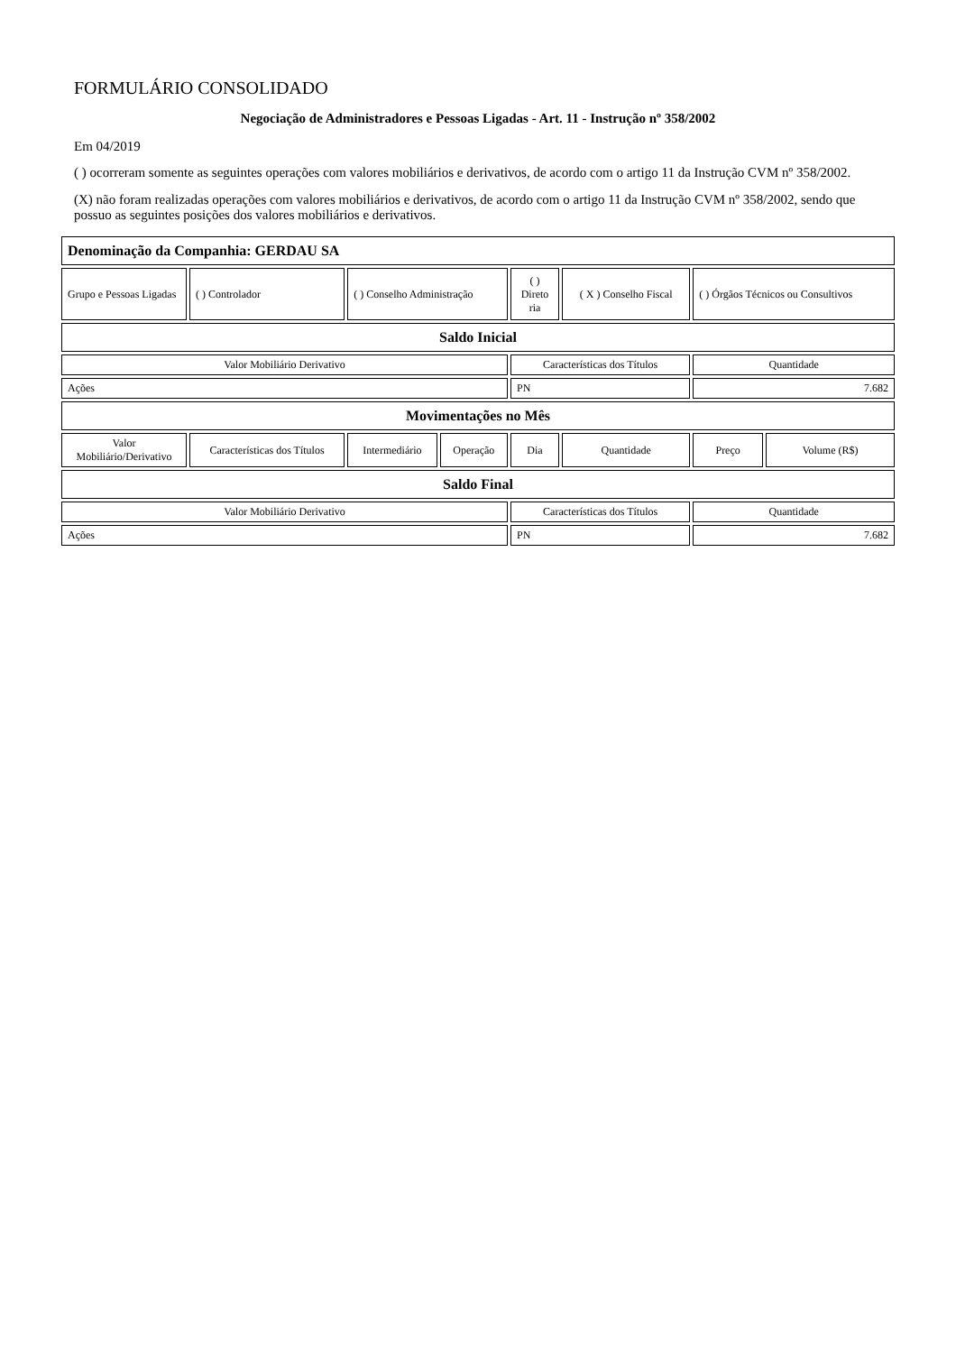FORMULÁRIO CONSOLIDADO
Negociação de Administradores e Pessoas Ligadas - Art. 11 - Instrução nº 358/2002
Em 04/2019
( ) ocorreram somente as seguintes operações com valores mobiliários e derivativos, de acordo com o artigo 11 da Instrução CVM nº 358/2002.
(X) não foram realizadas operações com valores mobiliários e derivativos, de acordo com o artigo 11 da Instrução CVM nº 358/2002, sendo que possuo as seguintes posições dos valores mobiliários e derivativos.
| Denominação da Companhia: GERDAU SA | | | | | | | |
| Grupo e Pessoas Ligadas | ( ) Controlador | ( ) Conselho Administração | | ( ) Direto ria | ( X ) Conselho Fiscal | ( ) Órgãos Técnicos ou Consultivos | |
| Saldo Inicial | | | | | | | |
| Valor Mobiliário Derivativo | | | | Características dos Títulos | | Quantidade | |
| Ações | | | | PN | | 7.682 | |
| Movimentações no Mês | | | | | | | |
| Valor Mobiliário/Derivativo | Características dos Títulos | Intermediário | Operação | Dia | Quantidade | Preço | Volume (R$) |
| Saldo Final | | | | | | | |
| Valor Mobiliário Derivativo | | | | Características dos Títulos | | Quantidade | |
| Ações | | | | PN | | 7.682 | |